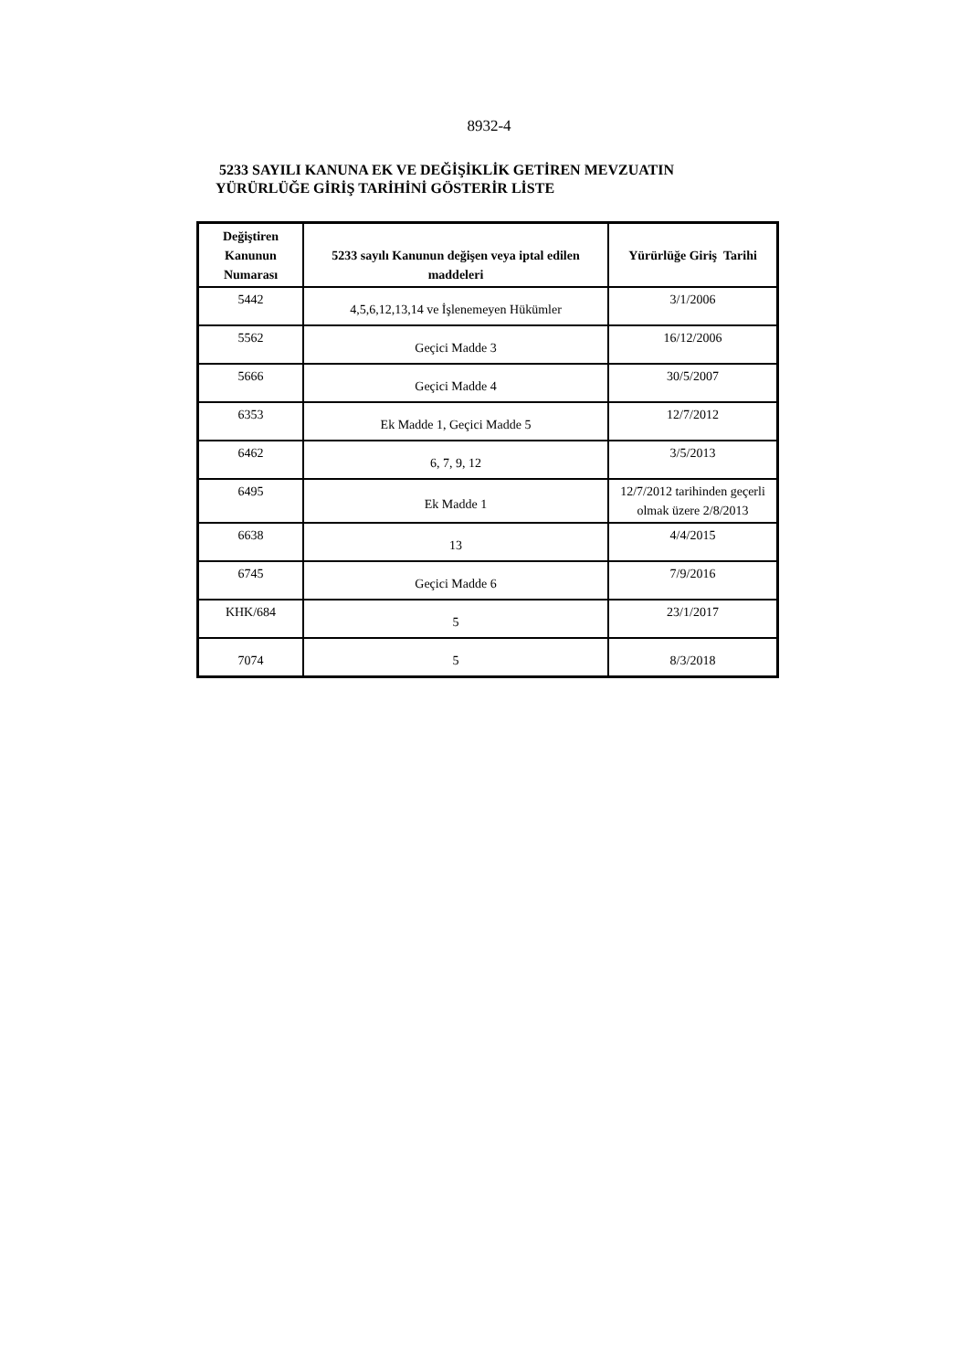8932-4
5233 SAYILI KANUNA EK VE DEĞİŞİKLİK GETİREN MEVZUATIN
YÜRÜRLÜĞE GİRİŞ TARİHİNİ GÖSTERİR LİSTE
| Değiştiren Kanunun Numarası | 5233 sayılı Kanunun değişen veya iptal edilen maddeleri | Yürürlüğe Giriş Tarihi |
| --- | --- | --- |
| 5442 | 4,5,6,12,13,14 ve İşlenemeyen Hükümler | 3/1/2006 |
| 5562 | Geçici Madde 3 | 16/12/2006 |
| 5666 | Geçici Madde 4 | 30/5/2007 |
| 6353 | Ek Madde 1, Geçici Madde 5 | 12/7/2012 |
| 6462 | 6, 7, 9, 12 | 3/5/2013 |
| 6495 | Ek Madde 1 | 12/7/2012 tarihinden geçerli olmak üzere 2/8/2013 |
| 6638 | 13 | 4/4/2015 |
| 6745 | Geçici Madde 6 | 7/9/2016 |
| KHK/684 | 5 | 23/1/2017 |
| 7074 | 5 | 8/3/2018 |